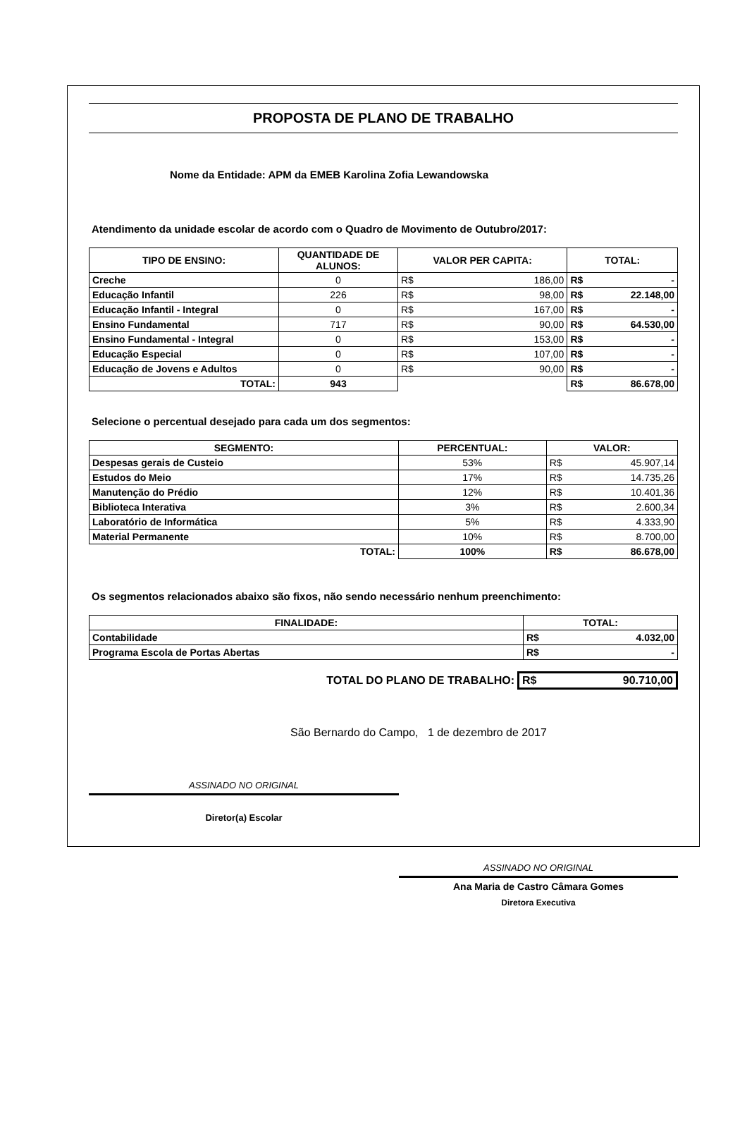PROPOSTA DE PLANO DE TRABALHO
Nome da Entidade: APM da EMEB Karolina Zofia Lewandowska
Atendimento da unidade escolar de acordo com o Quadro de Movimento de Outubro/2017:
| TIPO DE ENSINO: | QUANTIDADE DE ALUNOS: | VALOR PER CAPITA: | | TOTAL: | |
| --- | --- | --- | --- | --- | --- |
| Creche | 0 | R$ | 186,00 | R$ | - |
| Educação Infantil | 226 | R$ | 98,00 | R$ | 22.148,00 |
| Educação Infantil - Integral | 0 | R$ | 167,00 | R$ | - |
| Ensino Fundamental | 717 | R$ | 90,00 | R$ | 64.530,00 |
| Ensino Fundamental - Integral | 0 | R$ | 153,00 | R$ | - |
| Educação Especial | 0 | R$ | 107,00 | R$ | - |
| Educação de Jovens e Adultos | 0 | R$ | 90,00 | R$ | - |
| TOTAL: | 943 | | | R$ | 86.678,00 |
Selecione o percentual desejado para cada um dos segmentos:
| SEGMENTO: | PERCENTUAL: | VALOR: | |
| --- | --- | --- | --- |
| Despesas gerais de Custeio | 53% | R$ | 45.907,14 |
| Estudos do Meio | 17% | R$ | 14.735,26 |
| Manutenção do Prédio | 12% | R$ | 10.401,36 |
| Biblioteca Interativa | 3% | R$ | 2.600,34 |
| Laboratório de Informática | 5% | R$ | 4.333,90 |
| Material Permanente | 10% | R$ | 8.700,00 |
| TOTAL: | 100% | R$ | 86.678,00 |
Os segmentos relacionados abaixo são fixos, não sendo necessário nenhum preenchimento:
| FINALIDADE: | TOTAL: | |
| --- | --- | --- |
| Contabilidade | R$ | 4.032,00 |
| Programa Escola de Portas Abertas | R$ | - |
| TOTAL DO PLANO DE TRABALHO: | R$ | 90.710,00 |
São Bernardo do Campo, 1 de dezembro de 2017
ASSINADO NO ORIGINAL
Diretor(a) Escolar
ASSINADO NO ORIGINAL
Ana Maria de Castro Câmara Gomes
Diretora Executiva